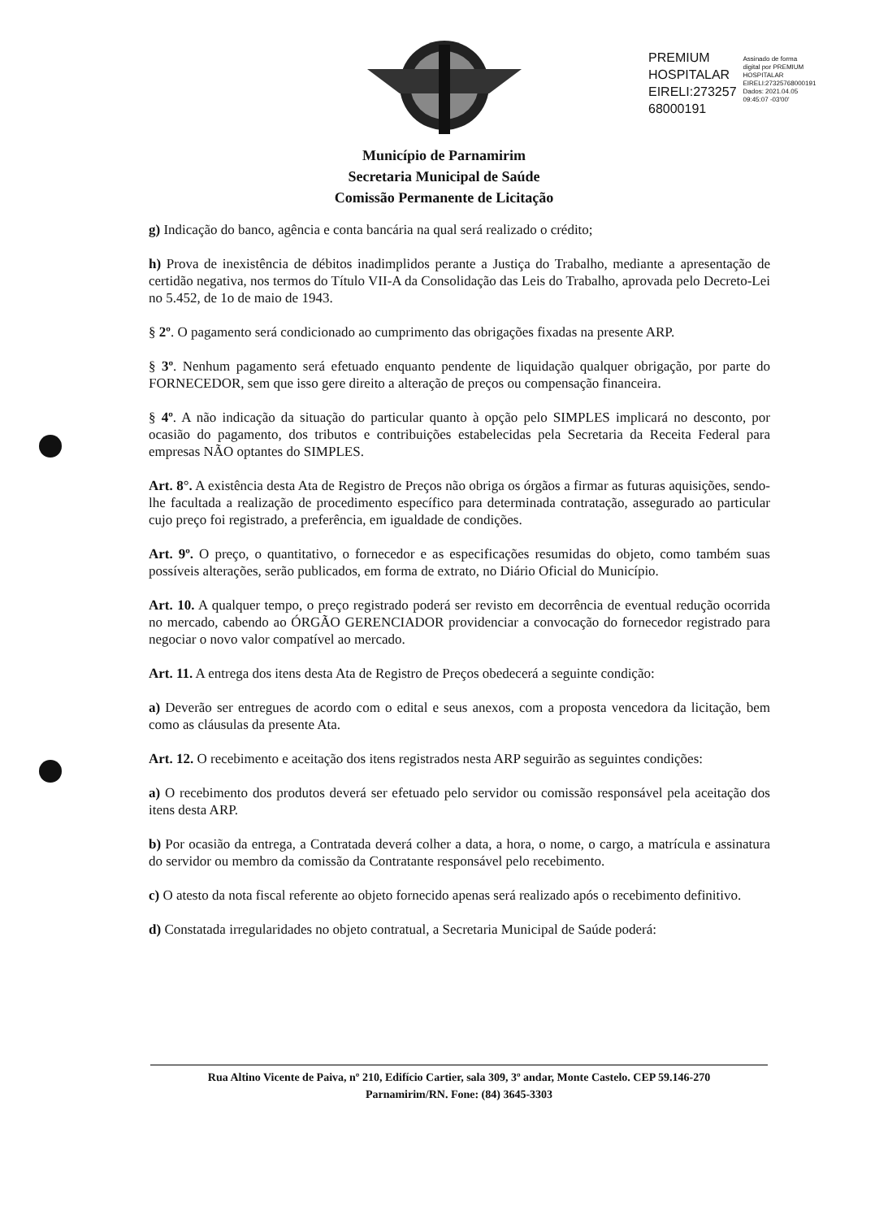PREMIUM
HOSPITALAR
EIRELI:273257
68000191
Assinado de forma
digital por PREMIUM
HOSPITALAR
EIRELI:27325768000191
Dados: 2021.04.05
09:45:07 -03'00'
Município de Parnamirim
Secretaria Municipal de Saúde
Comissão Permanente de Licitação
g) Indicação do banco, agência e conta bancária na qual será realizado o crédito;
h) Prova de inexistência de débitos inadimplidos perante a Justiça do Trabalho, mediante a apresentação de certidão negativa, nos termos do Título VII-A da Consolidação das Leis do Trabalho, aprovada pelo Decreto-Lei no 5.452, de 1o de maio de 1943.
§ 2º. O pagamento será condicionado ao cumprimento das obrigações fixadas na presente ARP.
§ 3º. Nenhum pagamento será efetuado enquanto pendente de liquidação qualquer obrigação, por parte do FORNECEDOR, sem que isso gere direito a alteração de preços ou compensação financeira.
§ 4º. A não indicação da situação do particular quanto à opção pelo SIMPLES implicará no desconto, por ocasião do pagamento, dos tributos e contribuições estabelecidas pela Secretaria da Receita Federal para empresas NÃO optantes do SIMPLES.
Art. 8°. A existência desta Ata de Registro de Preços não obriga os órgãos a firmar as futuras aquisições, sendo-lhe facultada a realização de procedimento específico para determinada contratação, assegurado ao particular cujo preço foi registrado, a preferência, em igualdade de condições.
Art. 9º. O preço, o quantitativo, o fornecedor e as especificações resumidas do objeto, como também suas possíveis alterações, serão publicados, em forma de extrato, no Diário Oficial do Município.
Art. 10. A qualquer tempo, o preço registrado poderá ser revisto em decorrência de eventual redução ocorrida no mercado, cabendo ao ÓRGÃO GERENCIADOR providenciar a convocação do fornecedor registrado para negociar o novo valor compatível ao mercado.
Art. 11. A entrega dos itens desta Ata de Registro de Preços obedecerá a seguinte condição:
a) Deverão ser entregues de acordo com o edital e seus anexos, com a proposta vencedora da licitação, bem como as cláusulas da presente Ata.
Art. 12. O recebimento e aceitação dos itens registrados nesta ARP seguirão as seguintes condições:
a) O recebimento dos produtos deverá ser efetuado pelo servidor ou comissão responsável pela aceitação dos itens desta ARP.
b) Por ocasião da entrega, a Contratada deverá colher a data, a hora, o nome, o cargo, a matrícula e assinatura do servidor ou membro da comissão da Contratante responsável pelo recebimento.
c) O atesto da nota fiscal referente ao objeto fornecido apenas será realizado após o recebimento definitivo.
d) Constatada irregularidades no objeto contratual, a Secretaria Municipal de Saúde poderá:
Rua Altino Vicente de Paiva, nº 210, Edifício Cartier, sala 309, 3º andar, Monte Castelo. CEP 59.146-270
Parnamirim/RN. Fone: (84) 3645-3303